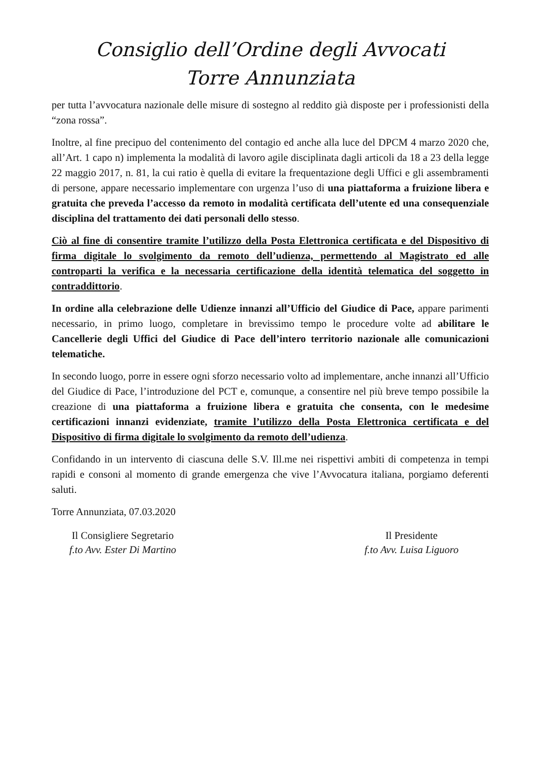Consiglio dell’Ordine degli Avvocati
Torre Annunziata
per tutta l’avvocatura nazionale delle misure di sostegno al reddito già disposte per i professionisti della “zona rossa”.
Inoltre, al fine precipuo del contenimento del contagio ed anche alla luce del DPCM 4 marzo 2020 che, all’Art. 1 capo n) implementa la modalità di lavoro agile disciplinata dagli articoli da 18 a 23 della legge 22 maggio 2017, n. 81, la cui ratio è quella di evitare la frequentazione degli Uffici e gli assembramenti di persone, appare necessario implementare con urgenza l’uso di una piattaforma a fruizione libera e gratuita che preveda l’accesso da remoto in modalità certificata dell’utente ed una consequenziale disciplina del trattamento dei dati personali dello stesso.
Ciò al fine di consentire tramite l’utilizzo della Posta Elettronica certificata e del Dispositivo di firma digitale lo svolgimento da remoto dell’udienza, permettendo al Magistrato ed alle controparti la verifica e la necessaria certificazione della identità telematica del soggetto in contraddittorio.
In ordine alla celebrazione delle Udienze innanzi all’Ufficio del Giudice di Pace, appare parimenti necessario, in primo luogo, completare in brevissimo tempo le procedure volte ad abilitare le Cancellerie degli Uffici del Giudice di Pace dell’intero territorio nazionale alle comunicazioni telematiche.
In secondo luogo, porre in essere ogni sforzo necessario volto ad implementare, anche innanzi all’Ufficio del Giudice di Pace, l’introduzione del PCT e, comunque, a consentire nel più breve tempo possibile la creazione di una piattaforma a fruizione libera e gratuita che consenta, con le medesime certificazioni innanzi evidenziate, tramite l’utilizzo della Posta Elettronica certificata e del Dispositivo di firma digitale lo svolgimento da remoto dell’udienza.
Confidando in un intervento di ciascuna delle S.V. Ill.me nei rispettivi ambiti di competenza in tempi rapidi e consoni al momento di grande emergenza che vive l’Avvocatura italiana, porgiamo deferenti saluti.
Torre Annunziata, 07.03.2020
Il Consigliere Segretario
f.to Avv. Ester Di Martino
Il Presidente
f.to Avv. Luisa Liguoro